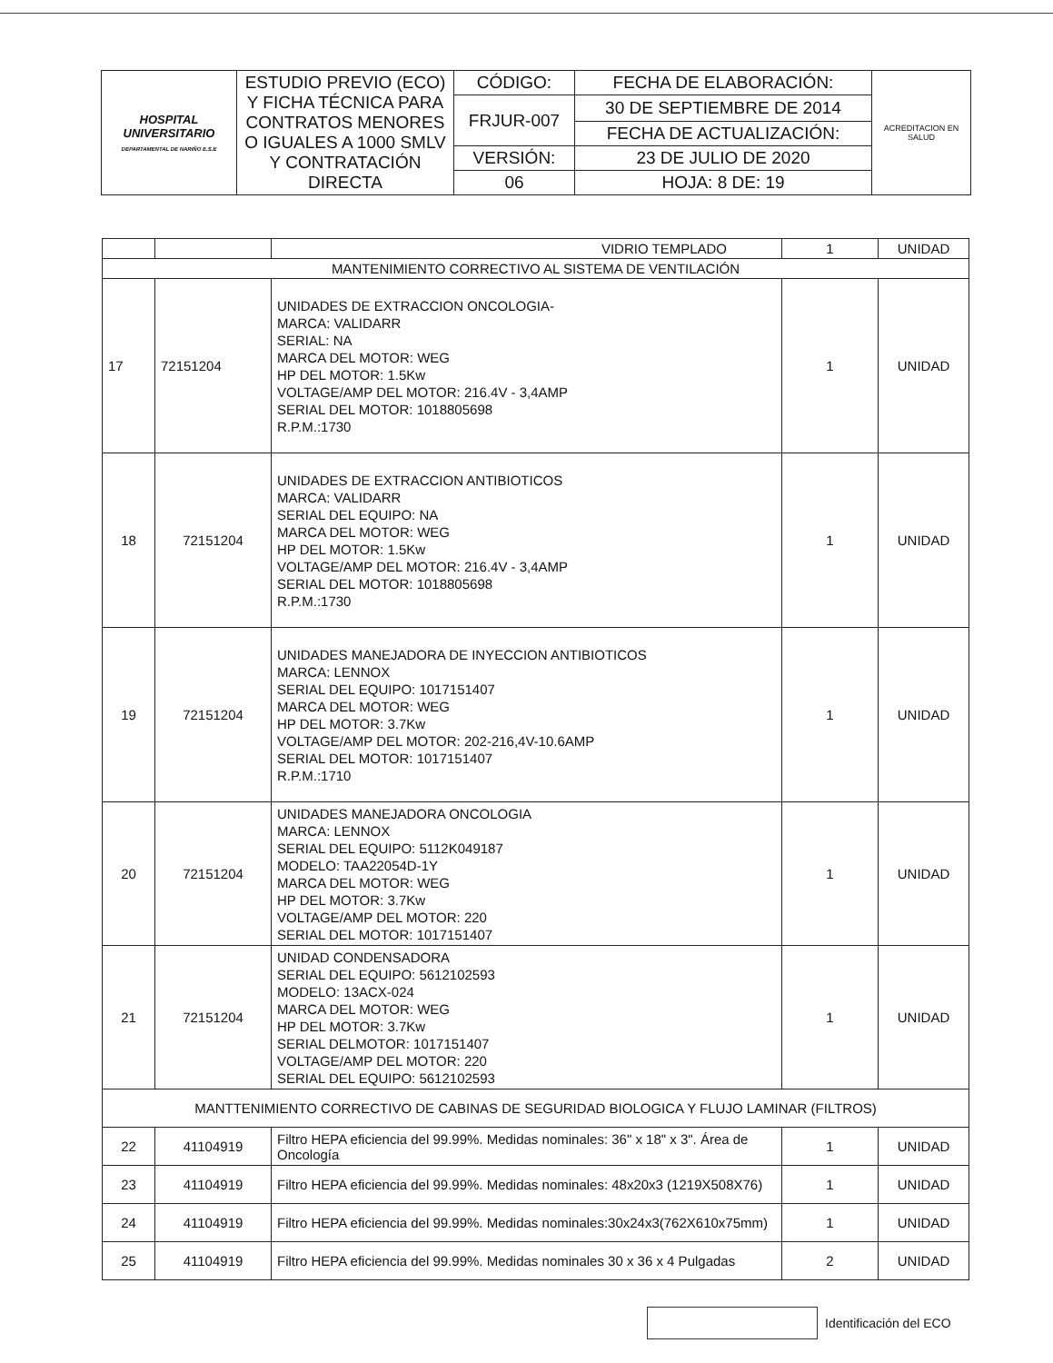| HOSPITAL UNIVERSITARIO DEPARTAMENTAL DE NARIÑO E.S.E | ESTUDIO PREVIO (ECO) Y FICHA TÉCNICA PARA CONTRATOS MENORES O IGUALES A 1000 SMLV Y CONTRATACIÓN DIRECTA | CÓDIGO: | FECHA DE ELABORACIÓN: | ACREDITACION EN SALUD |
| | | FRJUR-007 | 30 DE SEPTIEMBRE DE 2014 | |
| | | | FECHA DE ACTUALIZACIÓN: | |
| | | VERSIÓN: | 23 DE JULIO DE 2020 | |
| | | 06 | HOJA: 8 DE: 19 | |
| | | VIDRIO TEMPLADO | 1 | UNIDAD |
| MANTENIMIENTO CORRECTIVO AL SISTEMA DE VENTILACIÓN | | | | |
| 17 | 72151204 | UNIDADES DE EXTRACCION ONCOLOGIA- MARCA: VALIDARR SERIAL: NA MARCA DEL MOTOR: WEG HP DEL MOTOR: 1.5Kw VOLTAGE/AMP DEL MOTOR: 216.4V - 3,4AMP SERIAL DEL MOTOR: 1018805698 R.P.M.:1730 | 1 | UNIDAD |
| 18 | 72151204 | UNIDADES DE EXTRACCION ANTIBIOTICOS MARCA: VALIDARR SERIAL DEL EQUIPO: NA MARCA DEL MOTOR: WEG HP DEL MOTOR: 1.5Kw VOLTAGE/AMP DEL MOTOR: 216.4V - 3,4AMP SERIAL DEL MOTOR: 1018805698 R.P.M.:1730 | 1 | UNIDAD |
| 19 | 72151204 | UNIDADES MANEJADORA DE INYECCION ANTIBIOTICOS MARCA: LENNOX SERIAL DEL EQUIPO: 1017151407 MARCA DEL MOTOR: WEG HP DEL MOTOR: 3.7Kw VOLTAGE/AMP DEL MOTOR: 202-216,4V-10.6AMP SERIAL DEL MOTOR: 1017151407 R.P.M.:1710 | 1 | UNIDAD |
| 20 | 72151204 | UNIDADES MANEJADORA ONCOLOGIA MARCA: LENNOX SERIAL DEL EQUIPO: 5112K049187 MODELO: TAA22054D-1Y MARCA DEL MOTOR: WEG HP DEL MOTOR: 3.7Kw VOLTAGE/AMP DEL MOTOR: 220 SERIAL DEL MOTOR: 1017151407 | 1 | UNIDAD |
| 21 | 72151204 | UNIDAD CONDENSADORA SERIAL DEL EQUIPO: 5612102593 MODELO: 13ACX-024 MARCA DEL MOTOR: WEG HP DEL MOTOR: 3.7Kw SERIAL DELMOTOR: 1017151407 VOLTAGE/AMP DEL MOTOR: 220 SERIAL DEL EQUIPO: 5612102593 | 1 | UNIDAD |
| MANTTENIMIENTO CORRECTIVO DE CABINAS DE SEGURIDAD BIOLOGICA Y FLUJO LAMINAR (FILTROS) | | | | |
| 22 | 41104919 | Filtro HEPA eficiencia del 99.99%. Medidas nominales: 36" x 18" x 3". Área de Oncología | 1 | UNIDAD |
| 23 | 41104919 | Filtro HEPA eficiencia del 99.99%. Medidas nominales: 48x20x3 (1219X508X76) | 1 | UNIDAD |
| 24 | 41104919 | Filtro HEPA eficiencia del 99.99%. Medidas nominales:30x24x3(762X610x75mm) | 1 | UNIDAD |
| 25 | 41104919 | Filtro HEPA eficiencia del 99.99%. Medidas nominales 30 x 36 x 4 Pulgadas | 2 | UNIDAD |
Identificación del ECO